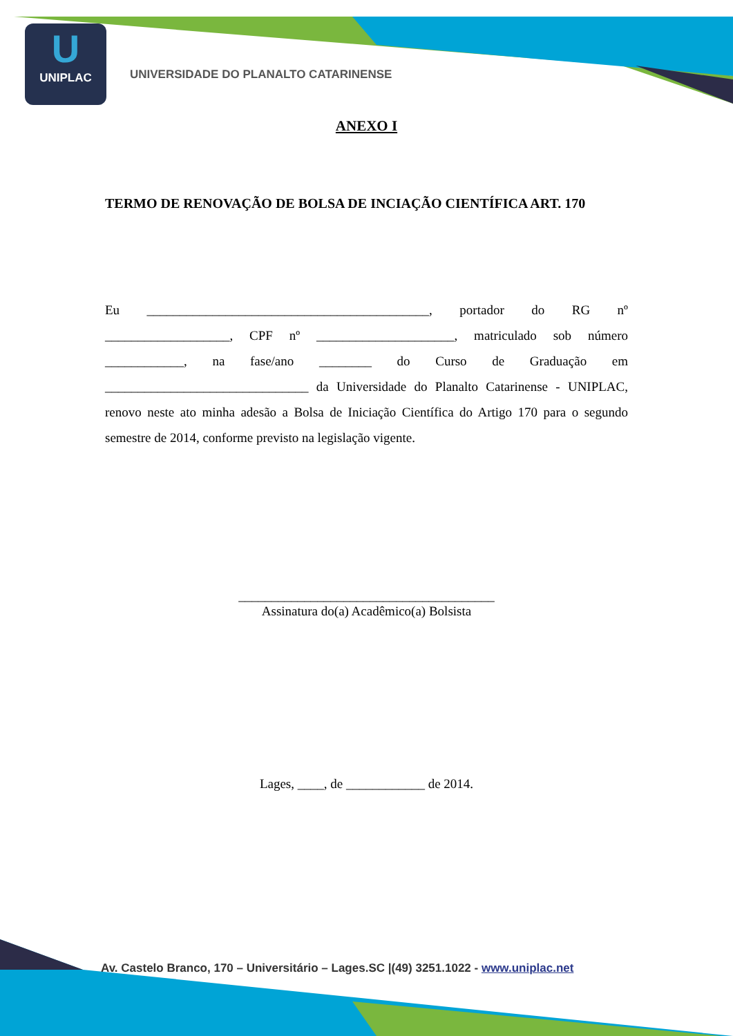U
UNIPLAC
UNIVERSIDADE DO PLANALTO CATARINENSE
ANEXO I
TERMO DE RENOVAÇÃO DE BOLSA DE INCIAÇÃO CIENTÍFICA ART. 170
Eu ___________________________________________, portador do RG nº ___________________, CPF nº _____________________, matriculado sob número ____________, na fase/ano ________ do Curso de Graduação em _______________________________ da Universidade do Planalto Catarinense - UNIPLAC, renovo neste ato minha adesão a Bolsa de Iniciação Científica do Artigo 170 para o segundo semestre de 2014, conforme previsto na legislação vigente.
_______________________________________
Assinatura do(a) Acadêmico(a) Bolsista
Lages, ____, de ____________ de 2014.
Av. Castelo Branco, 170 – Universitário – Lages.SC |(49) 3251.1022 - www.uniplac.net